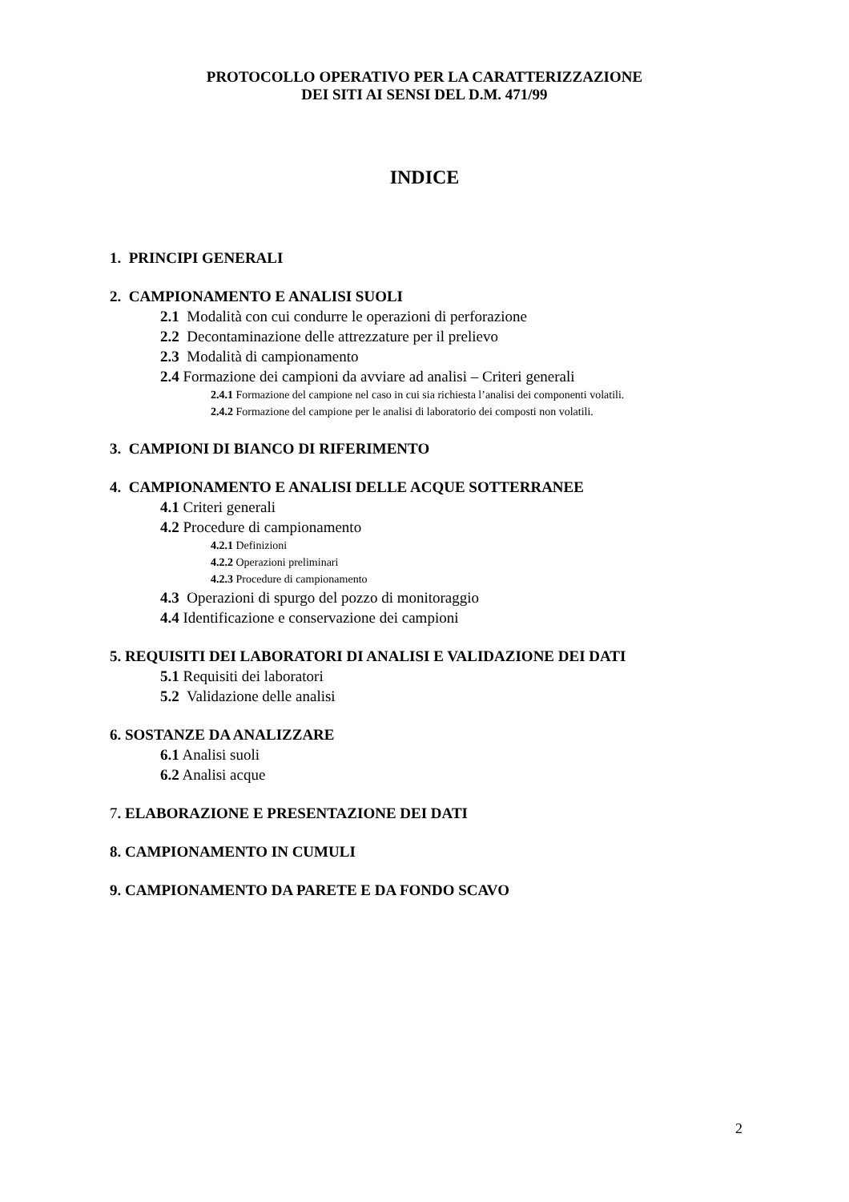PROTOCOLLO OPERATIVO PER LA CARATTERIZZAZIONE
DEI SITI AI SENSI DEL D.M. 471/99
INDICE
1. PRINCIPI GENERALI
2. CAMPIONAMENTO E ANALISI SUOLI
2.1 Modalità con cui condurre le operazioni di perforazione
2.2 Decontaminazione delle attrezzature per il prelievo
2.3 Modalità di campionamento
2.4 Formazione dei campioni da avviare ad analisi – Criteri generali
2.4.1 Formazione del campione nel caso in cui sia richiesta l’analisi dei componenti volatili.
2.4.2 Formazione del campione per le analisi di laboratorio dei composti non volatili.
3. CAMPIONI DI BIANCO DI RIFERIMENTO
4. CAMPIONAMENTO E ANALISI DELLE ACQUE SOTTERRANEE
4.1 Criteri generali
4.2 Procedure di campionamento
4.2.1 Definizioni
4.2.2 Operazioni preliminari
4.2.3 Procedure di campionamento
4.3 Operazioni di spurgo del pozzo di monitoraggio
4.4 Identificazione e conservazione dei campioni
5. REQUISITI DEI LABORATORI DI ANALISI E VALIDAZIONE DEI DATI
5.1 Requisiti dei laboratori
5.2 Validazione delle analisi
6. SOSTANZE DA ANALIZZARE
6.1 Analisi suoli
6.2 Analisi acque
7. ELABORAZIONE E PRESENTAZIONE DEI DATI
8. CAMPIONAMENTO IN CUMULI
9. CAMPIONAMENTO DA PARETE E DA FONDO SCAVO
2